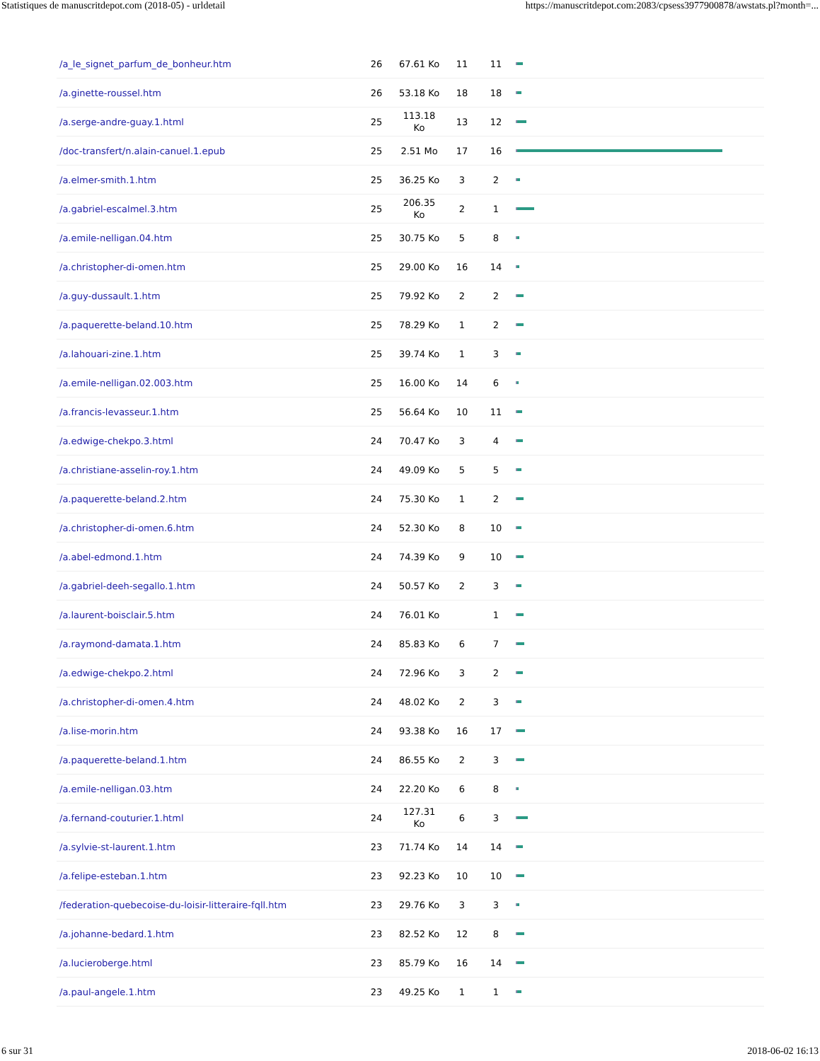Statistiques de manuscritdepot.com (2018-05) - urldetail https://manuscritdepot.com:2083/cpsess3977900878/awstats.pl?month=...
| /a_le_signet_parfum_de_bonheur.htm | 26 | 67.61 Ko | 11 | 11 | |
| /a.ginette-roussel.htm | 26 | 53.18 Ko | 18 | 18 | |
| /a.serge-andre-guay.1.html | 25 | 113.18 Ko | 13 | 12 | |
| /doc-transfert/n.alain-canuel.1.epub | 25 | 2.51 Mo | 17 | 16 | |
| /a.elmer-smith.1.htm | 25 | 36.25 Ko | 3 | 2 | |
| /a.gabriel-escalmel.3.htm | 25 | 206.35 Ko | 2 | 1 | |
| /a.emile-nelligan.04.htm | 25 | 30.75 Ko | 5 | 8 | |
| /a.christopher-di-omen.htm | 25 | 29.00 Ko | 16 | 14 | |
| /a.guy-dussault.1.htm | 25 | 79.92 Ko | 2 | 2 | |
| /a.paquerette-beland.10.htm | 25 | 78.29 Ko | 1 | 2 | |
| /a.lahouari-zine.1.htm | 25 | 39.74 Ko | 1 | 3 | |
| /a.emile-nelligan.02.003.htm | 25 | 16.00 Ko | 14 | 6 | |
| /a.francis-levasseur.1.htm | 25 | 56.64 Ko | 10 | 11 | |
| /a.edwige-chekpo.3.html | 24 | 70.47 Ko | 3 | 4 | |
| /a.christiane-asselin-roy.1.htm | 24 | 49.09 Ko | 5 | 5 | |
| /a.paquerette-beland.2.htm | 24 | 75.30 Ko | 1 | 2 | |
| /a.christopher-di-omen.6.htm | 24 | 52.30 Ko | 8 | 10 | |
| /a.abel-edmond.1.htm | 24 | 74.39 Ko | 9 | 10 | |
| /a.gabriel-deeh-segallo.1.htm | 24 | 50.57 Ko | 2 | 3 | |
| /a.laurent-boisclair.5.htm | 24 | 76.01 Ko | | 1 | |
| /a.raymond-damata.1.htm | 24 | 85.83 Ko | 6 | 7 | |
| /a.edwige-chekpo.2.html | 24 | 72.96 Ko | 3 | 2 | |
| /a.christopher-di-omen.4.htm | 24 | 48.02 Ko | 2 | 3 | |
| /a.lise-morin.htm | 24 | 93.38 Ko | 16 | 17 | |
| /a.paquerette-beland.1.htm | 24 | 86.55 Ko | 2 | 3 | |
| /a.emile-nelligan.03.htm | 24 | 22.20 Ko | 6 | 8 | |
| /a.fernand-couturier.1.html | 24 | 127.31 Ko | 6 | 3 | |
| /a.sylvie-st-laurent.1.htm | 23 | 71.74 Ko | 14 | 14 | |
| /a.felipe-esteban.1.htm | 23 | 92.23 Ko | 10 | 10 | |
| /federation-quebecoise-du-loisir-litteraire-fqll.htm | 23 | 29.76 Ko | 3 | 3 | |
| /a.johanne-bedard.1.htm | 23 | 82.52 Ko | 12 | 8 | |
| /a.lucieroberge.html | 23 | 85.79 Ko | 16 | 14 | |
| /a.paul-angele.1.htm | 23 | 49.25 Ko | 1 | 1 | |
6 sur 31 2018-06-02 16:13